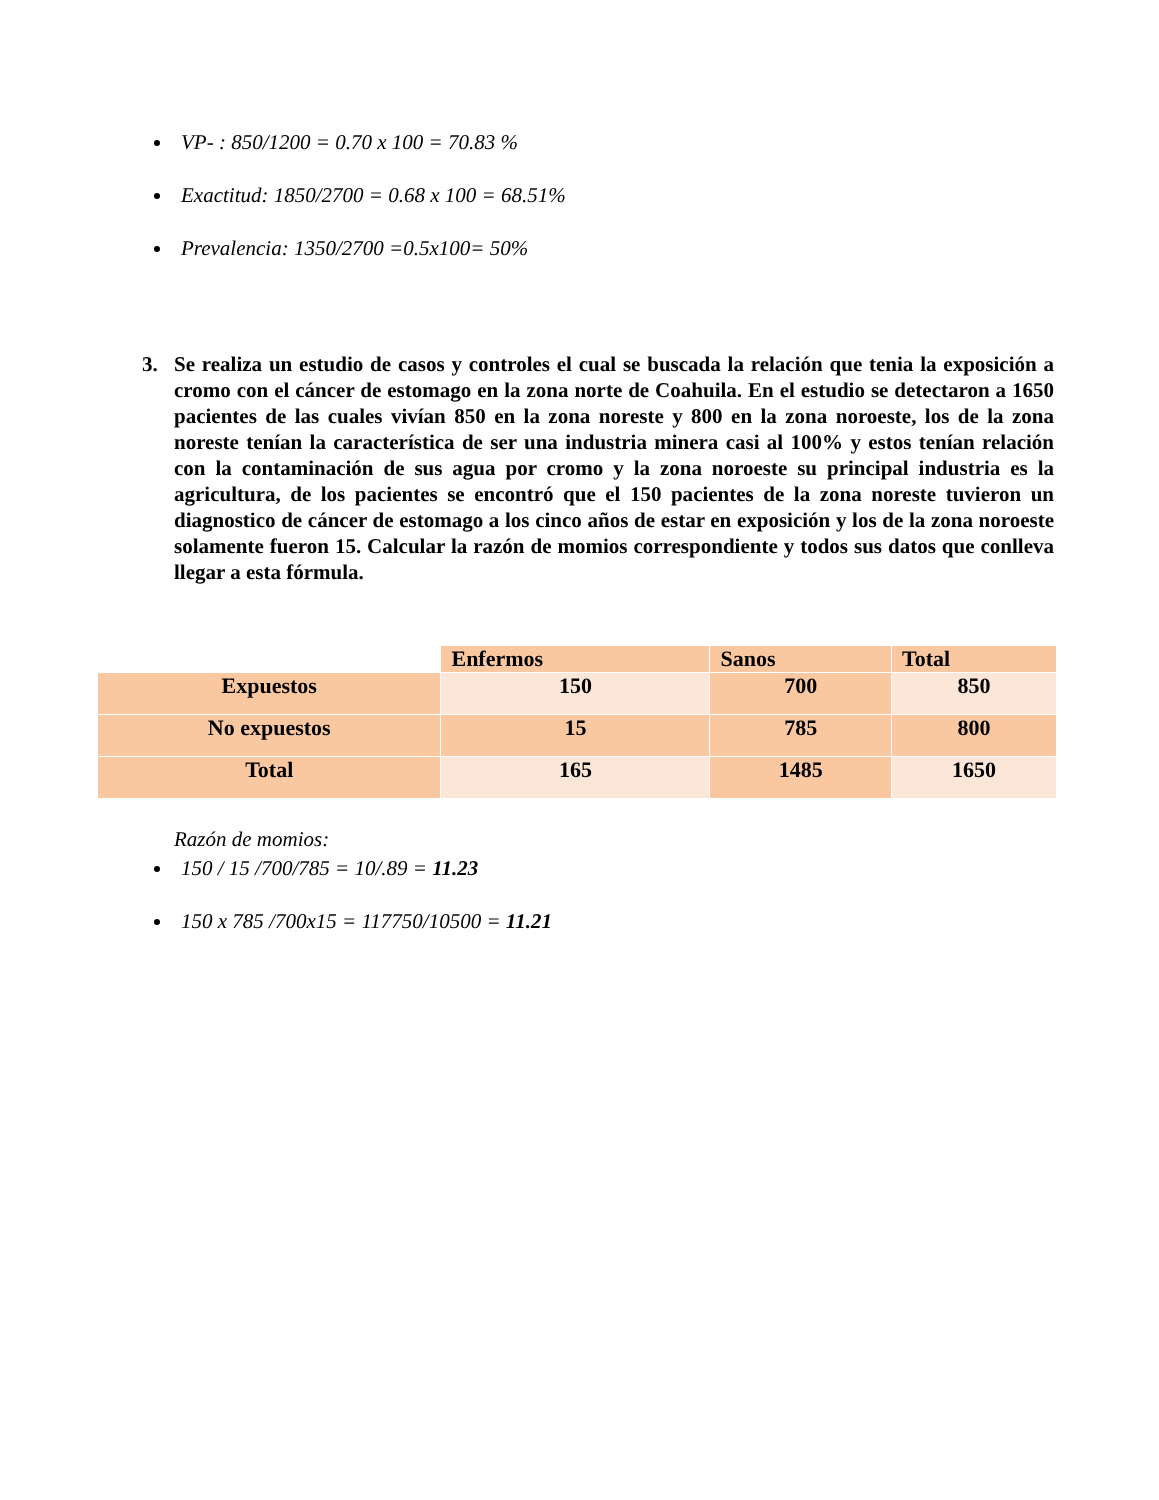VP- : 850/1200 = 0.70 x 100 = 70.83 %
Exactitud: 1850/2700 = 0.68 x 100 = 68.51%
Prevalencia: 1350/2700 =0.5x100= 50%
3. Se realiza un estudio de casos y controles el cual se buscada la relación que tenia la exposición a cromo con el cáncer de estomago en la zona norte de Coahuila. En el estudio se detectaron a 1650 pacientes de las cuales vivían 850 en la zona noreste y 800 en la zona noroeste, los de la zona noreste tenían la característica de ser una industria minera casi al 100% y estos tenían relación con la contaminación de sus agua por cromo y la zona noroeste su principal industria es la agricultura, de los pacientes se encontró que el 150 pacientes de la zona noreste tuvieron un diagnostico de cáncer de estomago a los cinco años de estar en exposición y los de la zona noroeste solamente fueron 15. Calcular la razón de momios correspondiente y todos sus datos que conlleva llegar a esta fórmula.
| | Enfermos | Sanos | Total |
| --- | --- | --- | --- |
| Expuestos | 150 | 700 | 850 |
| No expuestos | 15 | 785 | 800 |
| Total | 165 | 1485 | 1650 |
Razón de momios:
150 / 15 /700/785 = 10/.89 = 11.23
150 x 785 /700x15 = 117750/10500 = 11.21